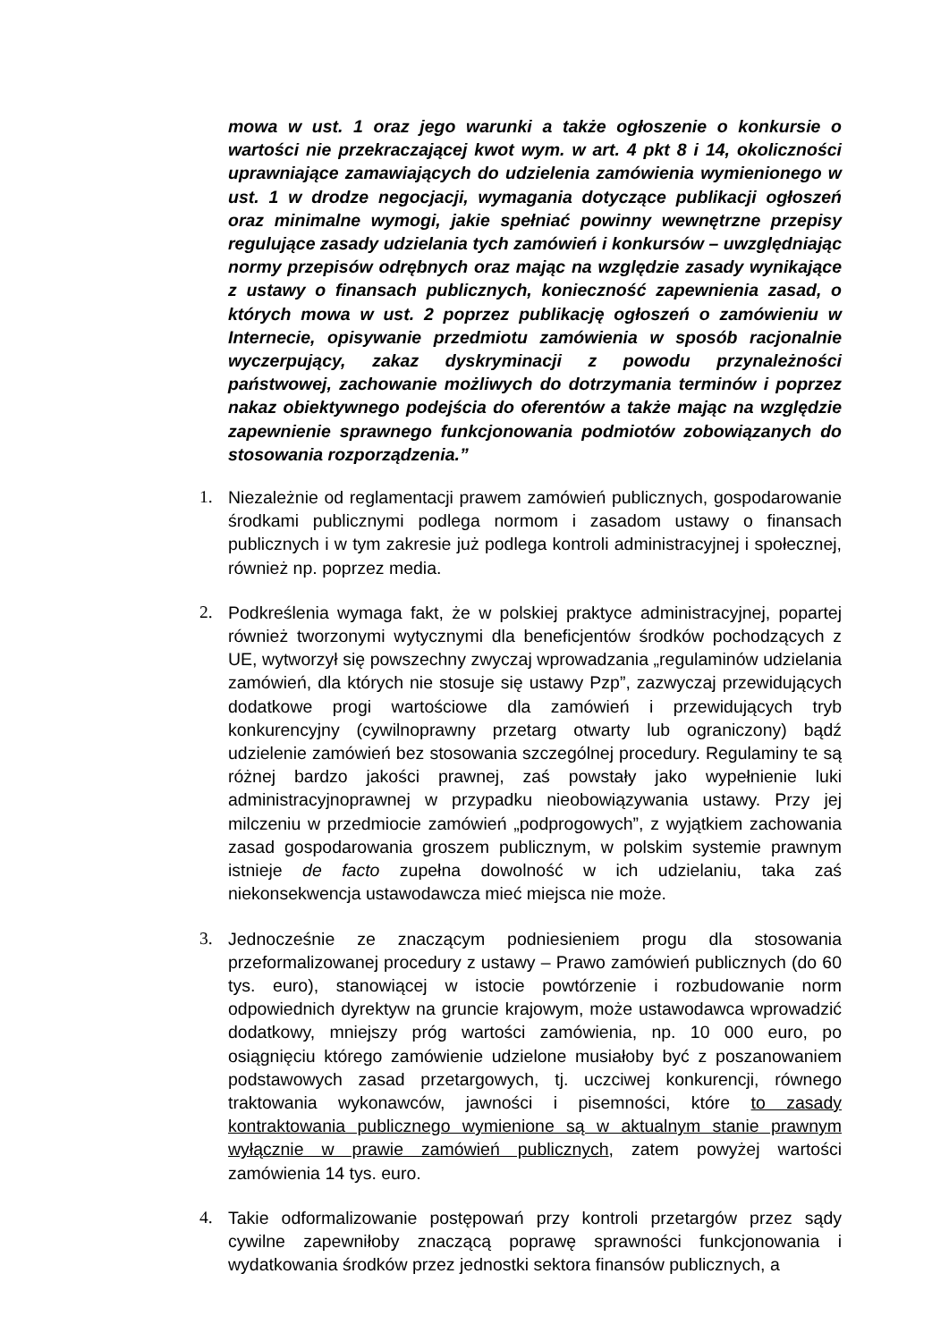mowa w ust. 1 oraz jego warunki a także ogłoszenie o konkursie o wartości nie przekraczającej kwot wym. w art. 4 pkt 8 i 14, okoliczności uprawniające zamawiających do udzielenia zamówienia wymienionego w ust. 1 w drodze negocjacji, wymagania dotyczące publikacji ogłoszeń oraz minimalne wymogi, jakie spełniać powinny wewnętrzne przepisy regulujące zasady udzielania tych zamówień i konkursów – uwzględniając normy przepisów odrębnych oraz mając na względzie zasady wynikające z ustawy o finansach publicznych, konieczność zapewnienia zasad, o których mowa w ust. 2 poprzez publikację ogłoszeń o zamówieniu w Internecie, opisywanie przedmiotu zamówienia w sposób racjonalnie wyczerpujący, zakaz dyskryminacji z powodu przynależności państwowej, zachowanie możliwych do dotrzymania terminów i poprzez nakaz obiektywnego podejścia do oferentów a także mając na względzie zapewnienie sprawnego funkcjonowania podmiotów zobowiązanych do stosowania rozporządzenia.”
1. Niezależnie od reglamentacji prawem zamówień publicznych, gospodarowanie środkami publicznymi podlega normom i zasadom ustawy o finansach publicznych i w tym zakresie już podlega kontroli administracyjnej i społecznej, również np. poprzez media.
2. Podkreślenia wymaga fakt, że w polskiej praktyce administracyjnej, popartej również tworzonymi wytycznymi dla beneficjentów środków pochodzących z UE, wytworzył się powszechny zwyczaj wprowadzania „regulaminów udzielania zamówień, dla których nie stosuje się ustawy Pzp”, zazwyczaj przewidujących dodatkowe progi wartościowe dla zamówień i przewidujących tryb konkurencyjny (cywilnoprawny przetarg otwarty lub ograniczony) bądź udzielenie zamówień bez stosowania szczególnej procedury. Regulaminy te są różnej bardzo jakości prawnej, zaś powstały jako wypełnienie luki administracyjnoprawnej w przypadku nieobowiązywania ustawy. Przy jej milczeniu w przedmiocie zamówień „podprogowych”, z wyjątkiem zachowania zasad gospodarowania groszem publicznym, w polskim systemie prawnym istnieje de facto zupełna dowolność w ich udzielaniu, taka zaś niekonsekwencja ustawodawcza mieć miejsca nie może.
3. Jednocześnie ze znaczącym podniesieniem progu dla stosowania przeformalizowanej procedury z ustawy – Prawo zamówień publicznych (do 60 tys. euro), stanowiącej w istocie powtórzenie i rozbudowanie norm odpowiednich dyrektyw na gruncie krajowym, może ustawodawca wprowadzić dodatkowy, mniejszy próg wartości zamówienia, np. 10 000 euro, po osiągnięciu którego zamówienie udzielone musiałoby być z poszanowaniem podstawowych zasad przetargowych, tj. uczciwej konkurencji, równego traktowania wykonawców, jawności i pisemności, które to zasady kontraktowania publicznego wymienione są w aktualnym stanie prawnym wyłącznie w prawie zamówień publicznych, zatem powyżej wartości zamówienia 14 tys. euro.
4. Takie odformalizowanie postępowań przy kontroli przetargów przez sądy cywilne zapewniłoby znaczącą poprawę sprawności funkcjonowania i wydatkowania środków przez jednostki sektora finansów publicznych, a